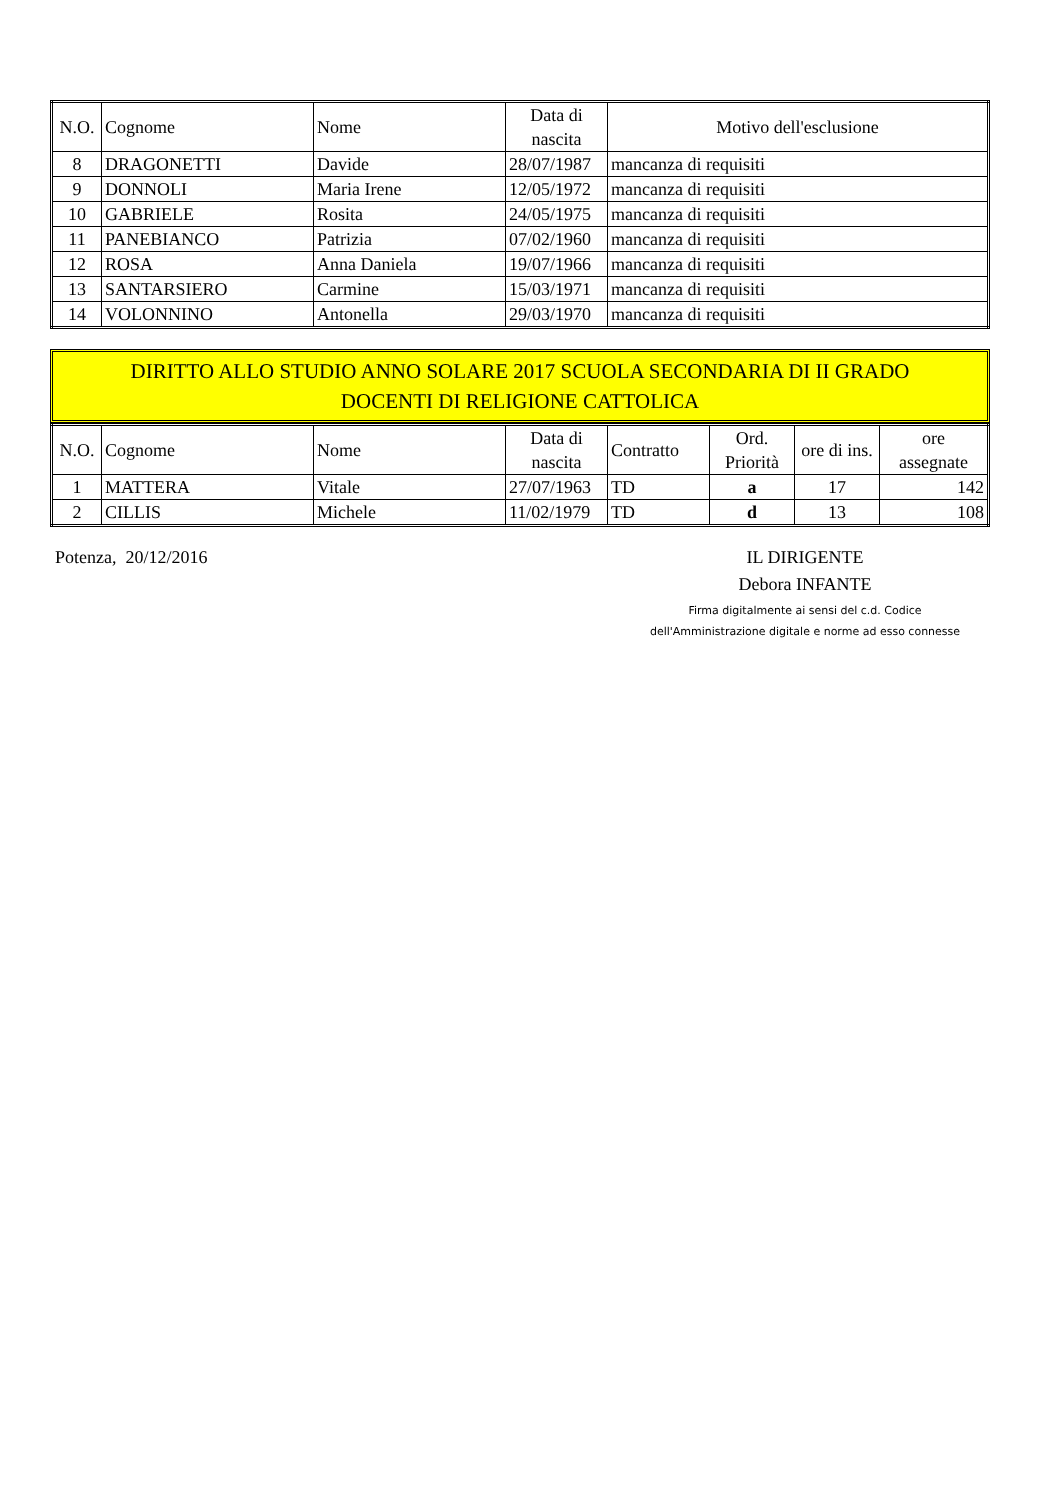| N.O. | Cognome | Nome | Data di nascita | Motivo dell'esclusione |
| --- | --- | --- | --- | --- |
| 8 | DRAGONETTI | Davide | 28/07/1987 | mancanza di requisiti |
| 9 | DONNOLI | Maria Irene | 12/05/1972 | mancanza di requisiti |
| 10 | GABRIELE | Rosita | 24/05/1975 | mancanza di requisiti |
| 11 | PANEBIANCO | Patrizia | 07/02/1960 | mancanza di requisiti |
| 12 | ROSA | Anna Daniela | 19/07/1966 | mancanza di requisiti |
| 13 | SANTARSIERO | Carmine | 15/03/1971 | mancanza di requisiti |
| 14 | VOLONNINO | Antonella | 29/03/1970 | mancanza di requisiti |
DIRITTO ALLO STUDIO ANNO SOLARE 2017 SCUOLA SECONDARIA DI II GRADO
DOCENTI DI RELIGIONE CATTOLICA
| N.O. | Cognome | Nome | Data di nascita | Contratto | Ord. Priorità | ore di ins. | ore assegnate |
| --- | --- | --- | --- | --- | --- | --- | --- |
| 1 | MATTERA | Vitale | 27/07/1963 | TD | a | 17 | 142 |
| 2 | CILLIS | Michele | 11/02/1979 | TD | d | 13 | 108 |
Potenza, 20/12/2016 IL DIRIGENTE
Debora INFANTE
Firma digitalmente ai sensi del c.d. Codice
dell'Amministrazione digitale e norme ad esso connesse